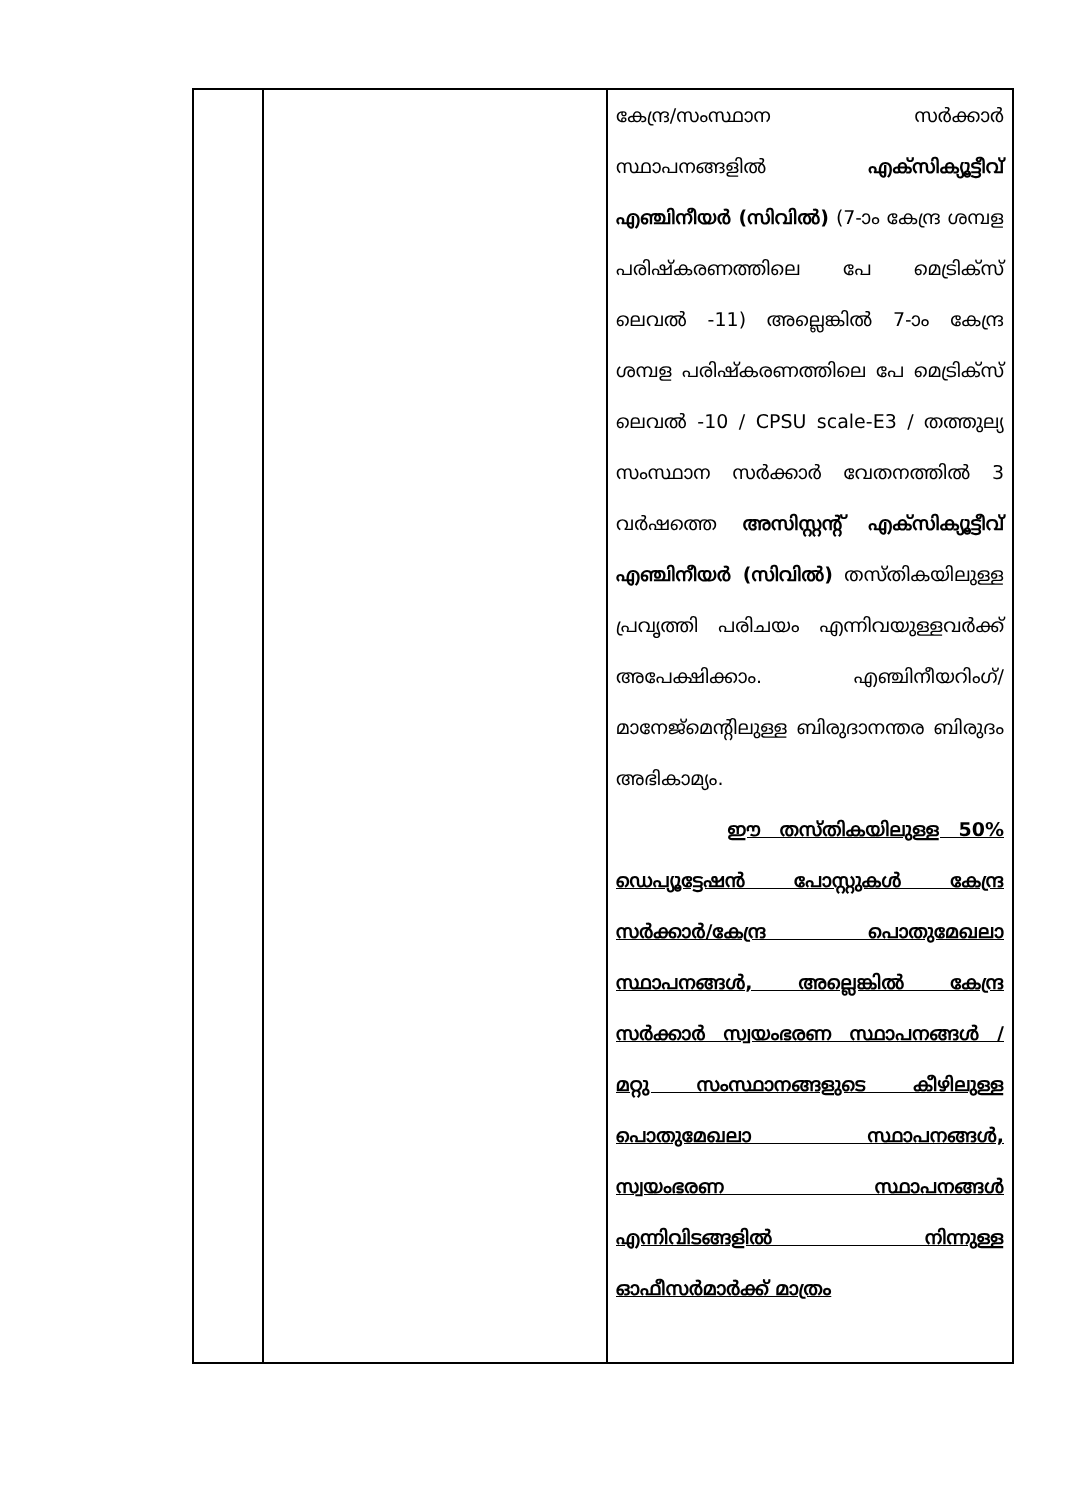| | | കേന്ദ്ര/സംസ്ഥാന സർക്കാർ സ്ഥാപനങ്ങളിൽ എക്സിക്യൂട്ടീവ് എഞ്ചിനീയർ (സിവിൽ) (7-ാം കേന്ദ്ര ശമ്പള പരിഷ്കരണത്തിലെ പേ മെട്രിക്സ് ലെവൽ -11) അല്ലെങ്കിൽ 7-ാം കേന്ദ്ര ശമ്പള പരിഷ്കരണത്തിലെ പേ മെട്രിക്സ് ലെവൽ -10 / CPSU scale-E3 / തത്തുല്യ സംസ്ഥാന സർക്കാർ വേതനത്തിൽ 3 വർഷത്തെ അസിസ്റ്റന്റ് എക്സിക്യൂട്ടീവ് എഞ്ചിനീയർ (സിവിൽ) തസ്തികയിലുള്ള പ്രവൃത്തി പരിചയം എന്നിവയുള്ളവർക്ക് അപേക്ഷിക്കാം. എഞ്ചിനീയറിംഗ്/ മാനേജ്മെന്റിലുള്ള ബിരുദാനന്തര ബിരുദം അഭികാമ്യം. ഈ തസ്തികയിലുള്ള 50% ഡെപ്യൂട്ടേഷൻ പോസ്റ്റുകൾ കേന്ദ്ര സർക്കാർ/കേന്ദ്ര പൊതുമേഖലാ സ്ഥാപനങ്ങൾ, അല്ലെങ്കിൽ കേന്ദ്ര സർക്കാർ സ്വയംഭരണ സ്ഥാപനങ്ങൾ / മറ്റു സംസ്ഥാനങ്ങളുടെ കീഴിലുള്ള പൊതുമേഖലാ സ്ഥാപനങ്ങൾ, സ്വയംഭരണ സ്ഥാപനങ്ങൾ എന്നിവിടങ്ങളിൽ നിന്നുള്ള ഓഫീസർമാർക്ക് മാത്രം |